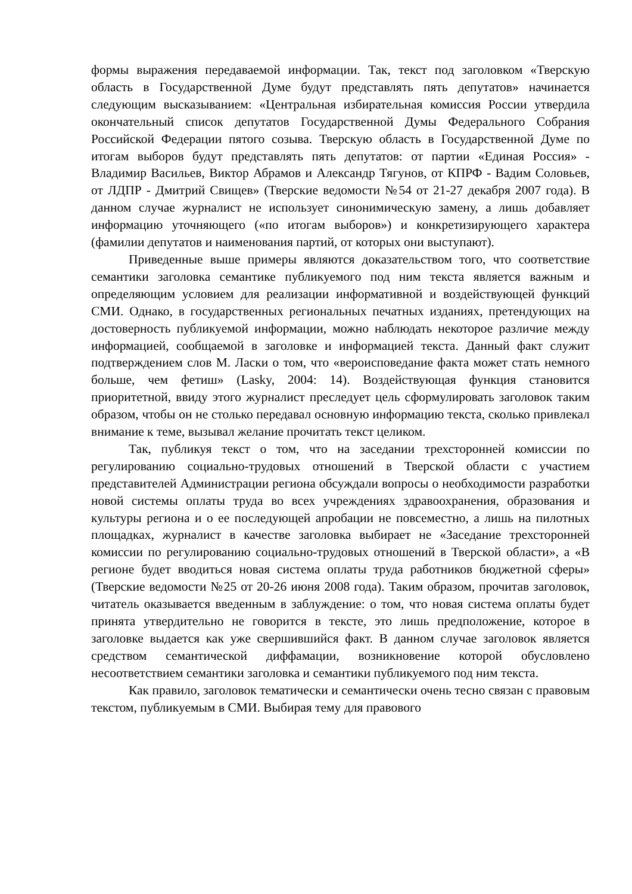формы выражения передаваемой информации. Так, текст под заголовком «Тверскую область в Государственной Думе будут представлять пять депутатов» начинается следующим высказыванием: «Центральная избирательная комиссия России утвердила окончательный список депутатов Государственной Думы Федерального Собрания Российской Федерации пятого созыва. Тверскую область в Государственной Думе по итогам выборов будут представлять пять депутатов: от партии «Единая Россия» - Владимир Васильев, Виктор Абрамов и Александр Тягунов, от КПРФ - Вадим Соловьев, от ЛДПР - Дмитрий Свищев» (Тверские ведомости №54 от 21-27 декабря 2007 года). В данном случае журналист не использует синонимическую замену, а лишь добавляет информацию уточняющего («по итогам выборов») и конкретизирующего характера (фамилии депутатов и наименования партий, от которых они выступают).
Приведенные выше примеры являются доказательством того, что соответствие семантики заголовка семантике публикуемого под ним текста является важным и определяющим условием для реализации информативной и воздействующей функций СМИ. Однако, в государственных региональных печатных изданиях, претендующих на достоверность публикуемой информации, можно наблюдать некоторое различие между информацией, сообщаемой в заголовке и информацией текста. Данный факт служит подтверждением слов М. Ласки о том, что «вероисповедание факта может стать немного больше, чем фетиш» (Lasky, 2004: 14). Воздействующая функция становится приоритетной, ввиду этого журналист преследует цель сформулировать заголовок таким образом, чтобы он не столько передавал основную информацию текста, сколько привлекал внимание к теме, вызывал желание прочитать текст целиком.
Так, публикуя текст о том, что на заседании трехсторонней комиссии по регулированию социально-трудовых отношений в Тверской области с участием представителей Администрации региона обсуждали вопросы о необходимости разработки новой системы оплаты труда во всех учреждениях здравоохранения, образования и культуры региона и о ее последующей апробации не повсеместно, а лишь на пилотных площадках, журналист в качестве заголовка выбирает не «Заседание трехсторонней комиссии по регулированию социально-трудовых отношений в Тверской области», а «В регионе будет вводиться новая система оплаты труда работников бюджетной сферы» (Тверские ведомости №25 от 20-26 июня 2008 года). Таким образом, прочитав заголовок, читатель оказывается введенным в заблуждение: о том, что новая система оплаты будет принята утвердительно не говорится в тексте, это лишь предположение, которое в заголовке выдается как уже свершившийся факт. В данном случае заголовок является средством семантической диффамации, возникновение которой обусловлено несоответствием семантики заголовка и семантики публикуемого под ним текста.
Как правило, заголовок тематически и семантически очень тесно связан с правовым текстом, публикуемым в СМИ. Выбирая тему для правового